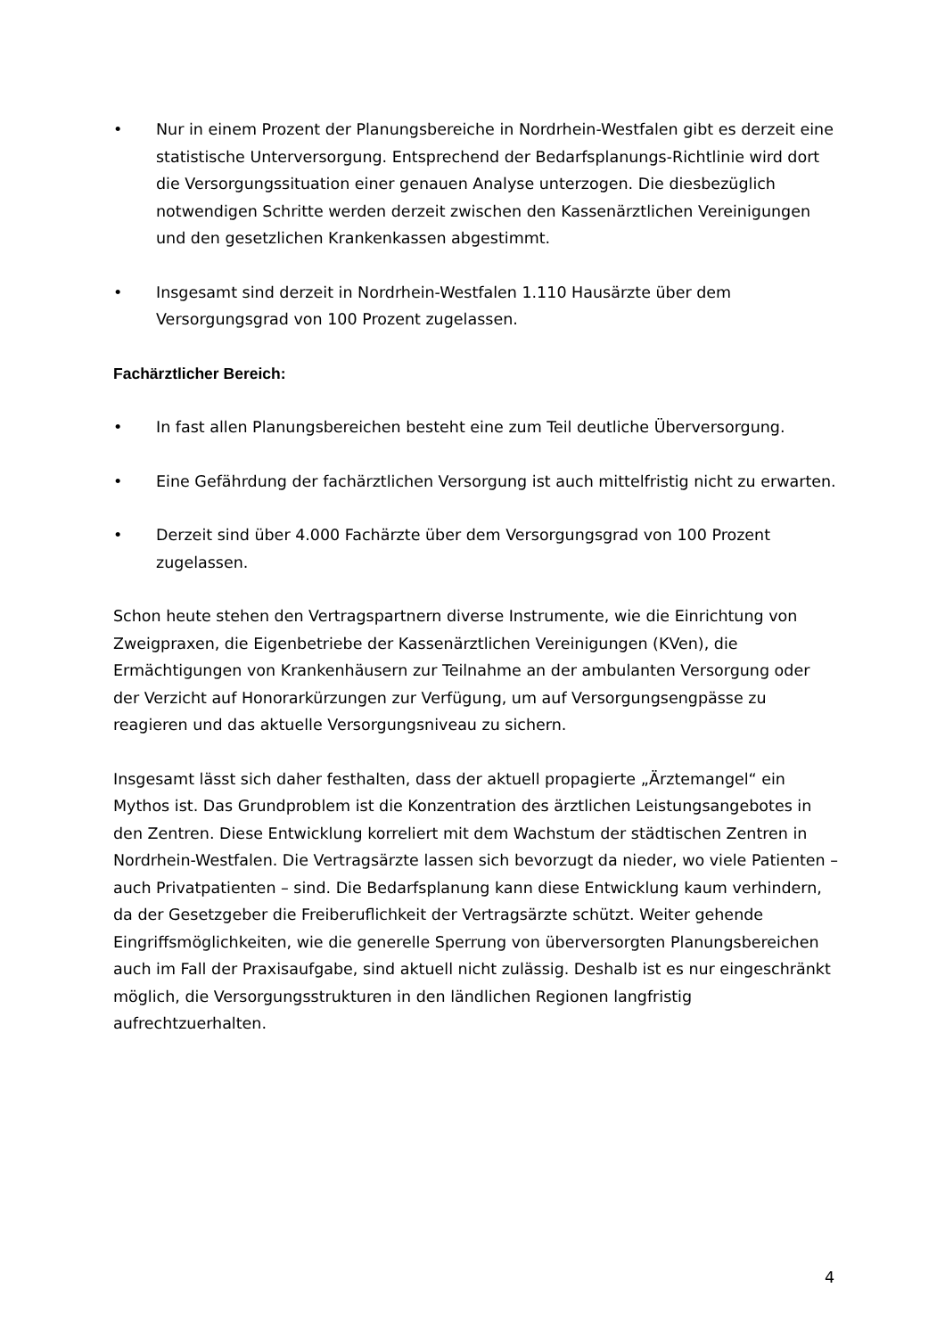• Nur in einem Prozent der Planungsbereiche in Nordrhein-Westfalen gibt es derzeit eine statistische Unterversorgung. Entsprechend der Bedarfsplanungs-Richtlinie wird dort die Versorgungssituation einer genauen Analyse unterzogen. Die diesbezüglich notwendigen Schritte werden derzeit zwischen den Kassenärztlichen Vereinigungen und den gesetzlichen Krankenkassen abgestimmt.
• Insgesamt sind derzeit in Nordrhein-Westfalen 1.110 Hausärzte über dem Versorgungsgrad von 100 Prozent zugelassen.
Fachärztlicher Bereich:
• In fast allen Planungsbereichen besteht eine zum Teil deutliche Überversorgung.
• Eine Gefährdung der fachärztlichen Versorgung ist auch mittelfristig nicht zu erwarten.
• Derzeit sind über 4.000 Fachärzte über dem Versorgungsgrad von 100 Prozent zugelassen.
Schon heute stehen den Vertragspartnern diverse Instrumente, wie die Einrichtung von Zweigpraxen, die Eigenbetriebe der Kassenärztlichen Vereinigungen (KVen), die Ermächtigungen von Krankenhäusern zur Teilnahme an der ambulanten Versorgung oder der Verzicht auf Honorarkürzungen zur Verfügung, um auf Versorgungsengpässe zu reagieren und das aktuelle Versorgungsniveau zu sichern.
Insgesamt lässt sich daher festhalten, dass der aktuell propagierte „Ärztemangel“ ein Mythos ist. Das Grundproblem ist die Konzentration des ärztlichen Leistungsangebotes in den Zentren. Diese Entwicklung korreliert mit dem Wachstum der städtischen Zentren in Nordrhein-Westfalen. Die Vertragsärzte lassen sich bevorzugt da nieder, wo viele Patienten – auch Privatpatienten – sind. Die Bedarfsplanung kann diese Entwicklung kaum verhindern, da der Gesetzgeber die Freiberuflichkeit der Vertragsärzte schützt. Weiter gehende Eingriffsmöglichkeiten, wie die generelle Sperrung von überversorgten Planungsbereichen auch im Fall der Praxisaufgabe, sind aktuell nicht zulässig. Deshalb ist es nur eingeschränkt möglich, die Versorgungsstrukturen in den ländlichen Regionen langfristig aufrechtzuerhalten.
4